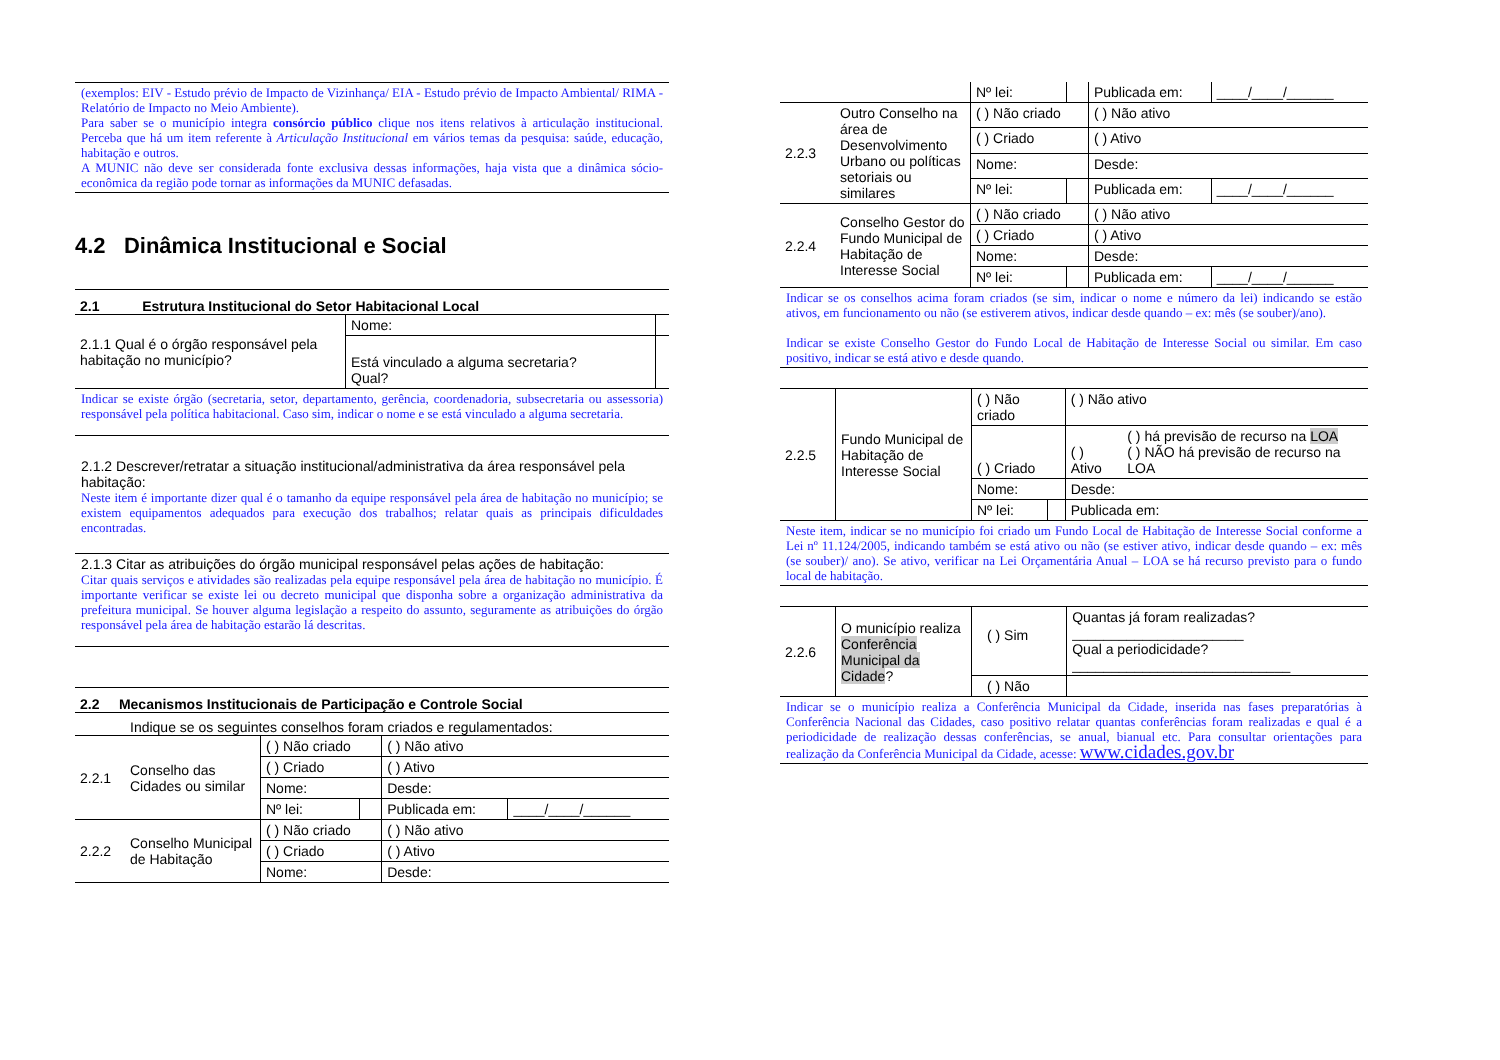(exemplos: EIV - Estudo prévio de Impacto de Vizinhança/ EIA - Estudo prévio de Impacto Ambiental/ RIMA - Relatório de Impacto no Meio Ambiente).
Para saber se o município integra consórcio público clique nos itens relativos à articulação institucional. Perceba que há um item referente à Articulação Institucional em vários temas da pesquisa: saúde, educação, habitação e outros.
A MUNIC não deve ser considerada fonte exclusiva dessas informações, haja vista que a dinâmica sócio-econômica da região pode tornar as informações da MUNIC defasadas.
4.2 Dinâmica Institucional e Social
2.1 Estrutura Institucional do Setor Habitacional Local
| 2.1.1 Qual é o órgão responsável pela habitação no município? | Nome: | |
| | Está vinculado a alguma secretaria? Qual? | |
Indicar se existe órgão (secretaria, setor, departamento, gerência, coordenadoria, subsecretaria ou assessoria) responsável pela política habitacional. Caso sim, indicar o nome e se está vinculado a alguma secretaria.
2.1.2 Descrever/retratar a situação institucional/administrativa da área responsável pela habitação:
Neste item é importante dizer qual é o tamanho da equipe responsável pela área de habitação no município; se existem equipamentos adequados para execução dos trabalhos; relatar quais as principais dificuldades encontradas.
2.1.3 Citar as atribuições do órgão municipal responsável pelas ações de habitação:
Citar quais serviços e atividades são realizadas pela equipe responsável pela área de habitação no município. É importante verificar se existe lei ou decreto municipal que disponha sobre a organização administrativa da prefeitura municipal. Se houver alguma legislação a respeito do assunto, seguramente as atribuições do órgão responsável pela área de habitação estarão lá descritas.
2.2 Mecanismos Institucionais de Participação e Controle Social
Indique se os seguintes conselhos foram criados e regulamentados:
| 2.2.1 | Conselho das Cidades ou similar | ( ) Não criado | | ( ) Não ativo | |
| | | ( ) Criado | | ( ) Ativo | |
| | | Nome: | | Desde: | |
| | | Nº lei: | | Publicada em: | ____/____/______ |
| 2.2.2 | Conselho Municipal de Habitação | ( ) Não criado | | ( ) Não ativo | |
| | | ( ) Criado | | ( ) Ativo | |
| | | Nome: | | Desde: | |
| | | Nº lei: | | Publicada em: | ____/____/______ |
| 2.2.3 | Outro Conselho na área de Desenvolvimento Urbano ou políticas setoriais ou similares | ( ) Não criado | | ( ) Não ativo | |
| | | ( ) Criado | | ( ) Ativo | |
| | | Nome: | | Desde: | |
| | | Nº lei: | | Publicada em: | ____/____/______ |
| 2.2.4 | Conselho Gestor do Fundo Municipal de Habitação de Interesse Social | ( ) Não criado | | ( ) Não ativo | |
| | | ( ) Criado | | ( ) Ativo | |
| | | Nome: | | Desde: | |
| | | Nº lei: | | Publicada em: | ____/____/______ |
Indicar se os conselhos acima foram criados (se sim, indicar o nome e número da lei) indicando se estão ativos, em funcionamento ou não (se estiverem ativos, indicar desde quando – ex: mês (se souber)/ano).
Indicar se existe Conselho Gestor do Fundo Local de Habitação de Interesse Social ou similar. Em caso positivo, indicar se está ativo e desde quando.
| 2.2.5 | Fundo Municipal de Habitação de Interesse Social | ( ) Não criado | | ( ) Não ativo | |
| | | ( ) Criado | | ( ) Ativo | ( ) há previsão de recurso na LOA ( ) NÃO há previsão de recurso na LOA |
| | | Nome: | | Desde: | |
| | | Nº lei: | | Publicada em: | |
Neste item, indicar se no município foi criado um Fundo Local de Habitação de Interesse Social conforme a Lei nº 11.124/2005, indicando também se está ativo ou não (se estiver ativo, indicar desde quando – ex: mês (se souber)/ ano). Se ativo, verificar na Lei Orçamentária Anual – LOA se há recurso previsto para o fundo local de habitação.
| 2.2.6 | O município realiza Conferência Municipal da Cidade ? | ( ) Sim | Quantas já foram realizadas? ______________________ Qual a periodicidade? ____________________________ |
| | | ( ) Não | |
Indicar se o município realiza a Conferência Municipal da Cidade, inserida nas fases preparatórias à Conferência Nacional das Cidades, caso positivo relatar quantas conferências foram realizadas e qual é a periodicidade de realização dessas conferências, se anual, bianual etc. Para consultar orientações para realização da Conferência Municipal da Cidade, acesse: www.cidades.gov.br